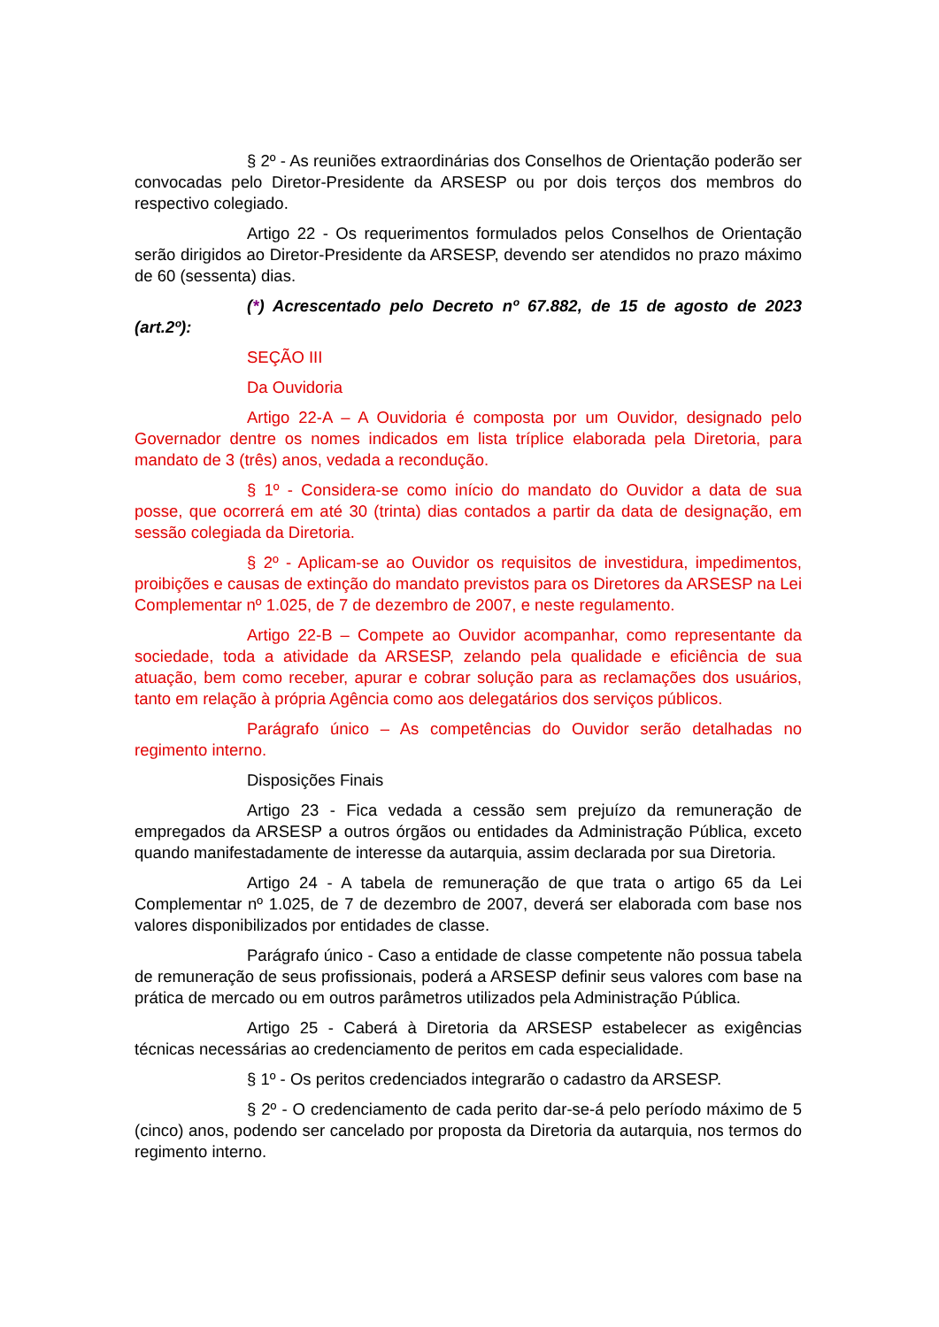§ 2º - As reuniões extraordinárias dos Conselhos de Orientação poderão ser convocadas pelo Diretor-Presidente da ARSESP ou por dois terços dos membros do respectivo colegiado.
Artigo 22 - Os requerimentos formulados pelos Conselhos de Orientação serão dirigidos ao Diretor-Presidente da ARSESP, devendo ser atendidos no prazo máximo de 60 (sessenta) dias.
(*) Acrescentado pelo Decreto nº 67.882, de 15 de agosto de 2023 (art.2º):
SEÇÃO III
Da Ouvidoria
Artigo 22-A – A Ouvidoria é composta por um Ouvidor, designado pelo Governador dentre os nomes indicados em lista tríplice elaborada pela Diretoria, para mandato de 3 (três) anos, vedada a recondução.
§ 1º - Considera-se como início do mandato do Ouvidor a data de sua posse, que ocorrerá em até 30 (trinta) dias contados a partir da data de designação, em sessão colegiada da Diretoria.
§ 2º - Aplicam-se ao Ouvidor os requisitos de investidura, impedimentos, proibições e causas de extinção do mandato previstos para os Diretores da ARSESP na Lei Complementar nº 1.025, de 7 de dezembro de 2007, e neste regulamento.
Artigo 22-B – Compete ao Ouvidor acompanhar, como representante da sociedade, toda a atividade da ARSESP, zelando pela qualidade e eficiência de sua atuação, bem como receber, apurar e cobrar solução para as reclamações dos usuários, tanto em relação à própria Agência como aos delegatários dos serviços públicos.
Parágrafo único – As competências do Ouvidor serão detalhadas no regimento interno.
Disposições Finais
Artigo 23 - Fica vedada a cessão sem prejuízo da remuneração de empregados da ARSESP a outros órgãos ou entidades da Administração Pública, exceto quando manifestadamente de interesse da autarquia, assim declarada por sua Diretoria.
Artigo 24 - A tabela de remuneração de que trata o artigo 65 da Lei Complementar nº 1.025, de 7 de dezembro de 2007, deverá ser elaborada com base nos valores disponibilizados por entidades de classe.
Parágrafo único - Caso a entidade de classe competente não possua tabela de remuneração de seus profissionais, poderá a ARSESP definir seus valores com base na prática de mercado ou em outros parâmetros utilizados pela Administração Pública.
Artigo 25 - Caberá à Diretoria da ARSESP estabelecer as exigências técnicas necessárias ao credenciamento de peritos em cada especialidade.
§ 1º - Os peritos credenciados integrarão o cadastro da ARSESP.
§ 2º - O credenciamento de cada perito dar-se-á pelo período máximo de 5 (cinco) anos, podendo ser cancelado por proposta da Diretoria da autarquia, nos termos do regimento interno.